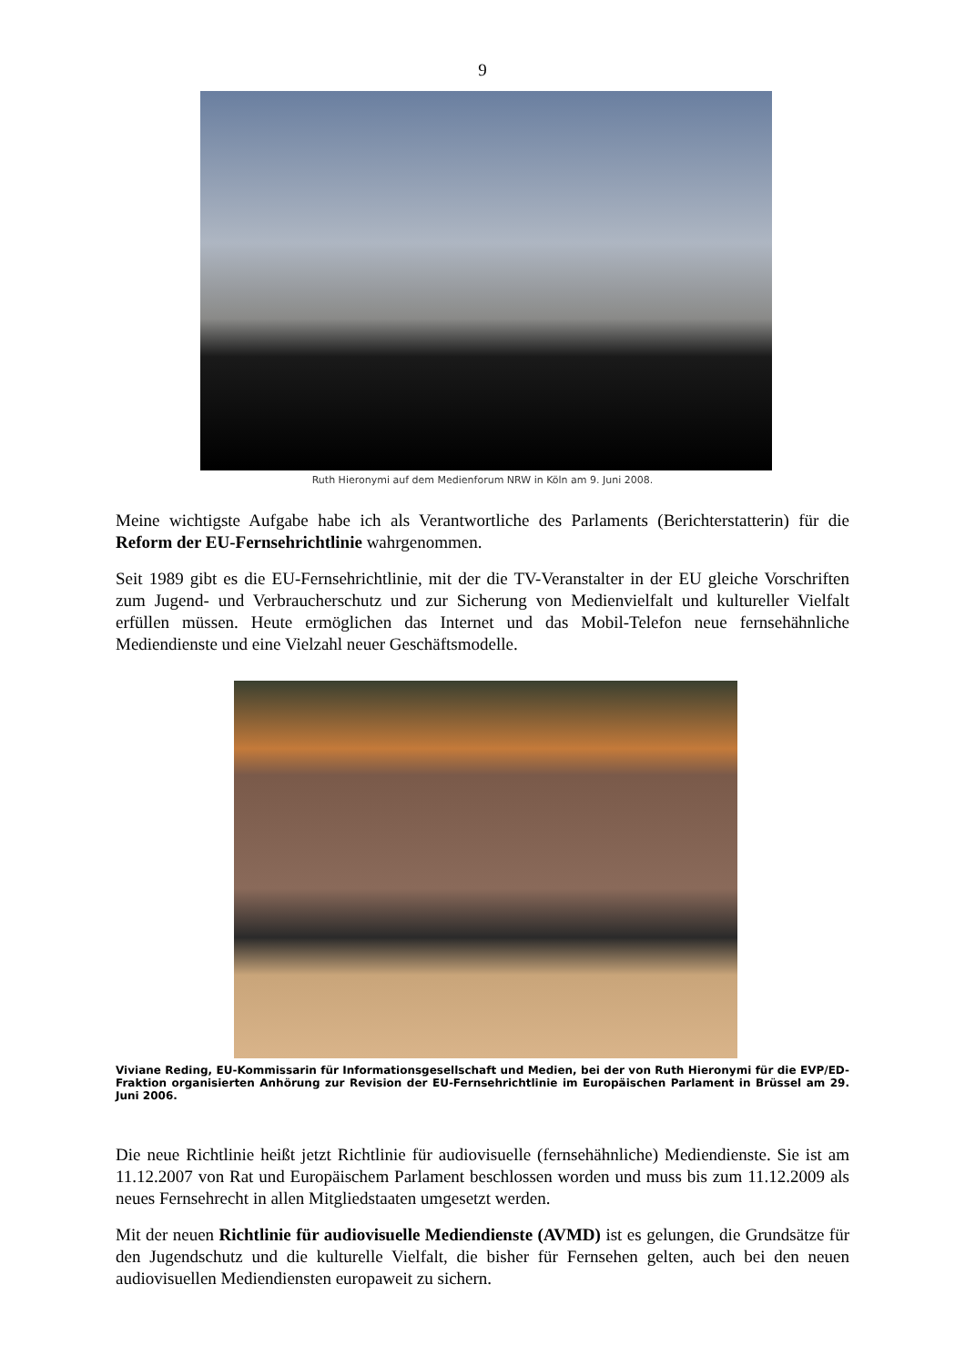9
Ruth Hieronymi auf dem Medienforum NRW in Köln am 9. Juni 2008.
Meine wichtigste Aufgabe habe ich als Verantwortliche des Parlaments (Berichterstatterin) für die Reform der EU-Fernsehrichtlinie wahrgenommen.
Seit 1989 gibt es die EU-Fernsehrichtlinie, mit der die TV-Veranstalter in der EU gleiche Vorschriften zum Jugend- und Verbraucherschutz und zur Sicherung von Medienvielfalt und kultureller Vielfalt erfüllen müssen. Heute ermöglichen das Internet und das Mobil-Telefon neue fernsehähnliche Mediendienste und eine Vielzahl neuer Geschäftsmodelle.
Viviane Reding, EU-Kommissarin für Informationsgesellschaft und Medien, bei der von Ruth Hieronymi für die EVP/ED-Fraktion organisierten Anhörung zur Revision der EU-Fernsehrichtlinie im Europäischen Parlament in Brüssel am 29. Juni 2006.
Die neue Richtlinie heißt jetzt Richtlinie für audiovisuelle (fernsehähnliche) Mediendienste. Sie ist am 11.12.2007 von Rat und Europäischem Parlament beschlossen worden und muss bis zum 11.12.2009 als neues Fernsehrecht in allen Mitgliedstaaten umgesetzt werden.
Mit der neuen Richtlinie für audiovisuelle Mediendienste (AVMD) ist es gelungen, die Grundsätze für den Jugendschutz und die kulturelle Vielfalt, die bisher für Fernsehen gelten, auch bei den neuen audiovisuellen Mediendiensten europaweit zu sichern.